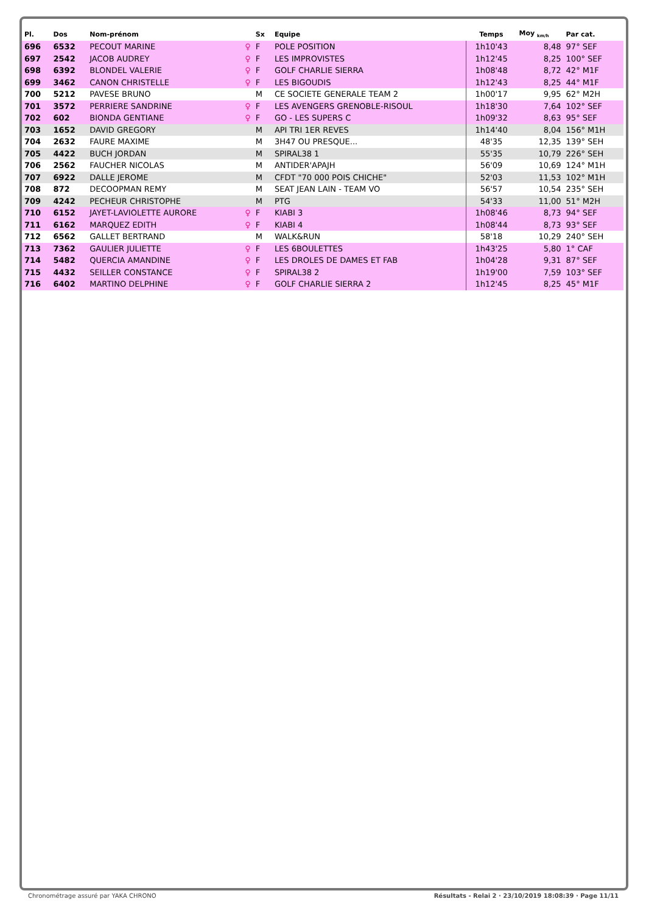| Pl. | Dos | Nom-prénom | | Sx | Equipe | Temps | Moy <sub>km/h</sub> | Par cat. |
| --- | --- | --- | --- | --- | --- | --- | --- | --- |
| 696 | 6532 | PECOUT MARINE | ♀ | F | POLE POSITION | 1h10'43 | 8,48 | 97° SEF |
| 697 | 2542 | JACOB AUDREY | ♀ | F | LES IMPROVISTES | 1h12'45 | 8,25 | 100° SEF |
| 698 | 6392 | BLONDEL VALERIE | ♀ | F | GOLF CHARLIE SIERRA | 1h08'48 | 8,72 | 42° M1F |
| 699 | 3462 | CANON CHRISTELLE | ♀ | F | LES BIGOUDIS | 1h12'43 | 8,25 | 44° M1F |
| 700 | 5212 | PAVESE BRUNO | | M | CE SOCIETE GENERALE TEAM 2 | 1h00'17 | 9,95 | 62° M2H |
| 701 | 3572 | PERRIERE SANDRINE | ♀ | F | LES AVENGERS GRENOBLE-RISOUL | 1h18'30 | 7,64 | 102° SEF |
| 702 | 602 | BIONDA GENTIANE | ♀ | F | GO - LES SUPERS C | 1h09'32 | 8,63 | 95° SEF |
| 703 | 1652 | DAVID GREGORY | | M | API TRI 1ER REVES | 1h14'40 | 8,04 | 156° M1H |
| 704 | 2632 | FAURE MAXIME | | M | 3H47 OU PRESQUE... | 48'35 | 12,35 | 139° SEH |
| 705 | 4422 | BUCH JORDAN | | M | SPIRAL38 1 | 55'35 | 10,79 | 226° SEH |
| 706 | 2562 | FAUCHER NICOLAS | | M | ANTIDER'APAJH | 56'09 | 10,69 | 124° M1H |
| 707 | 6922 | DALLE JEROME | | M | CFDT "70 000 POIS CHICHE" | 52'03 | 11,53 | 102° M1H |
| 708 | 872 | DECOOPMAN REMY | | M | SEAT JEAN LAIN - TEAM VO | 56'57 | 10,54 | 235° SEH |
| 709 | 4242 | PECHEUR CHRISTOPHE | | M | PTG | 54'33 | 11,00 | 51° M2H |
| 710 | 6152 | JAYET-LAVIOLETTE AURORE | ♀ | F | KIABI 3 | 1h08'46 | 8,73 | 94° SEF |
| 711 | 6162 | MARQUEZ EDITH | ♀ | F | KIABI 4 | 1h08'44 | 8,73 | 93° SEF |
| 712 | 6562 | GALLET BERTRAND | | M | WALK&RUN | 58'18 | 10,29 | 240° SEH |
| 713 | 7362 | GAULIER JULIETTE | ♀ | F | LES 6BOULETTES | 1h43'25 | 5,80 | 1° CAF |
| 714 | 5482 | QUERCIA AMANDINE | ♀ | F | LES DROLES DE DAMES ET FAB | 1h04'28 | 9,31 | 87° SEF |
| 715 | 4432 | SEILLER CONSTANCE | ♀ | F | SPIRAL38 2 | 1h19'00 | 7,59 | 103° SEF |
| 716 | 6402 | MARTINO DELPHINE | ♀ | F | GOLF CHARLIE SIERRA 2 | 1h12'45 | 8,25 | 45° M1F |
Chronométrage assuré par YAKA CHRONO Résultats - Relai 2 · 23/10/2019 18:08:39 · Page 11/11